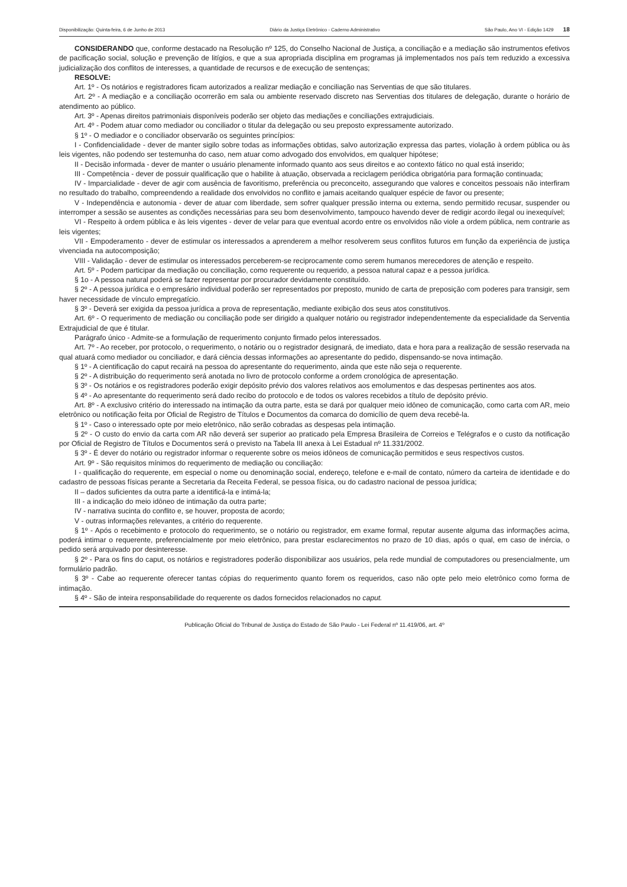Disponibilização: Quinta-feira, 6 de Junho de 2013 Diário da Justiça Eletrônico - Caderno Administrativo São Paulo, Ano VI - Edição 1429 18
CONSIDERANDO que, conforme destacado na Resolução nº 125, do Conselho Nacional de Justiça, a conciliação e a mediação são instrumentos efetivos de pacificação social, solução e prevenção de litígios, e que a sua apropriada disciplina em programas já implementados nos país tem reduzido a excessiva judicialização dos conflitos de interesses, a quantidade de recursos e de execução de sentenças;
RESOLVE:
Art. 1º - Os notários e registradores ficam autorizados a realizar mediação e conciliação nas Serventias de que são titulares.
Art. 2º - A mediação e a conciliação ocorrerão em sala ou ambiente reservado discreto nas Serventias dos titulares de delegação, durante o horário de atendimento ao público.
Art. 3º - Apenas direitos patrimoniais disponíveis poderão ser objeto das mediações e conciliações extrajudiciais.
Art. 4º - Podem atuar como mediador ou conciliador o titular da delegação ou seu preposto expressamente autorizado.
§ 1º - O mediador e o conciliador observarão os seguintes princípios:
I - Confidencialidade - dever de manter sigilo sobre todas as informações obtidas, salvo autorização expressa das partes, violação à ordem pública ou às leis vigentes, não podendo ser testemunha do caso, nem atuar como advogado dos envolvidos, em qualquer hipótese;
II - Decisão informada - dever de manter o usuário plenamente informado quanto aos seus direitos e ao contexto fático no qual está inserido;
III - Competência - dever de possuir qualificação que o habilite à atuação, observada a reciclagem periódica obrigatória para formação continuada;
IV - Imparcialidade - dever de agir com ausência de favoritismo, preferência ou preconceito, assegurando que valores e conceitos pessoais não interfiram no resultado do trabalho, compreendendo a realidade dos envolvidos no conflito e jamais aceitando qualquer espécie de favor ou presente;
V - Independência e autonomia - dever de atuar com liberdade, sem sofrer qualquer pressão interna ou externa, sendo permitido recusar, suspender ou interromper a sessão se ausentes as condições necessárias para seu bom desenvolvimento, tampouco havendo dever de redigir acordo ilegal ou inexequível;
VI - Respeito à ordem pública e às leis vigentes - dever de velar para que eventual acordo entre os envolvidos não viole a ordem pública, nem contrarie as leis vigentes;
VII - Empoderamento - dever de estimular os interessados a aprenderem a melhor resolverem seus conflitos futuros em função da experiência de justiça vivenciada na autocomposição;
VIII - Validação - dever de estimular os interessados perceberem-se reciprocamente como serem humanos merecedores de atenção e respeito.
Art. 5º - Podem participar da mediação ou conciliação, como requerente ou requerido, a pessoa natural capaz e a pessoa jurídica.
§ 1o - A pessoa natural poderá se fazer representar por procurador devidamente constituído.
§ 2º - A pessoa jurídica e o empresário individual poderão ser representados por preposto, munido de carta de preposição com poderes para transigir, sem haver necessidade de vínculo empregatício.
§ 3º - Deverá ser exigida da pessoa jurídica a prova de representação, mediante exibição dos seus atos constitutivos.
Art. 6º - O requerimento de mediação ou conciliação pode ser dirigido a qualquer notário ou registrador independentemente da especialidade da Serventia Extrajudicial de que é titular.
Parágrafo único - Admite-se a formulação de requerimento conjunto firmado pelos interessados.
Art. 7º - Ao receber, por protocolo, o requerimento, o notário ou o registrador designará, de imediato, data e hora para a realização de sessão reservada na qual atuará como mediador ou conciliador, e dará ciência dessas informações ao apresentante do pedido, dispensando-se nova intimação.
§ 1º - A cientificação do caput recairá na pessoa do apresentante do requerimento, ainda que este não seja o requerente.
§ 2º - A distribuição do requerimento será anotada no livro de protocolo conforme a ordem cronológica de apresentação.
§ 3º - Os notários e os registradores poderão exigir depósito prévio dos valores relativos aos emolumentos e das despesas pertinentes aos atos.
§ 4º - Ao apresentante do requerimento será dado recibo do protocolo e de todos os valores recebidos a título de depósito prévio.
Art. 8º - A exclusivo critério do interessado na intimação da outra parte, esta se dará por qualquer meio idôneo de comunicação, como carta com AR, meio eletrônico ou notificação feita por Oficial de Registro de Títulos e Documentos da comarca do domicílio de quem deva recebê-la.
§ 1º - Caso o interessado opte por meio eletrônico, não serão cobradas as despesas pela intimação.
§ 2º - O custo do envio da carta com AR não deverá ser superior ao praticado pela Empresa Brasileira de Correios e Telégrafos e o custo da notificação por Oficial de Registro de Títulos e Documentos será o previsto na Tabela III anexa à Lei Estadual nº 11.331/2002.
§ 3º - É dever do notário ou registrador informar o requerente sobre os meios idôneos de comunicação permitidos e seus respectivos custos.
Art. 9º - São requisitos mínimos do requerimento de mediação ou conciliação:
I - qualificação do requerente, em especial o nome ou denominação social, endereço, telefone e e-mail de contato, número da carteira de identidade e do cadastro de pessoas físicas perante a Secretaria da Receita Federal, se pessoa física, ou do cadastro nacional de pessoa jurídica;
II – dados suficientes da outra parte a identificá-la e intimá-la;
III - a indicação do meio idôneo de intimação da outra parte;
IV - narrativa sucinta do conflito e, se houver, proposta de acordo;
V - outras informações relevantes, a critério do requerente.
§ 1º - Após o recebimento e protocolo do requerimento, se o notário ou registrador, em exame formal, reputar ausente alguma das informações acima, poderá intimar o requerente, preferencialmente por meio eletrônico, para prestar esclarecimentos no prazo de 10 dias, após o qual, em caso de inércia, o pedido será arquivado por desinteresse.
§ 2º - Para os fins do caput, os notários e registradores poderão disponibilizar aos usuários, pela rede mundial de computadores ou presencialmente, um formulário padrão.
§ 3º - Cabe ao requerente oferecer tantas cópias do requerimento quanto forem os requeridos, caso não opte pelo meio eletrônico como forma de intimação.
§ 4º - São de inteira responsabilidade do requerente os dados fornecidos relacionados no caput.
Publicação Oficial do Tribunal de Justiça do Estado de São Paulo - Lei Federal nº 11.419/06, art. 4º